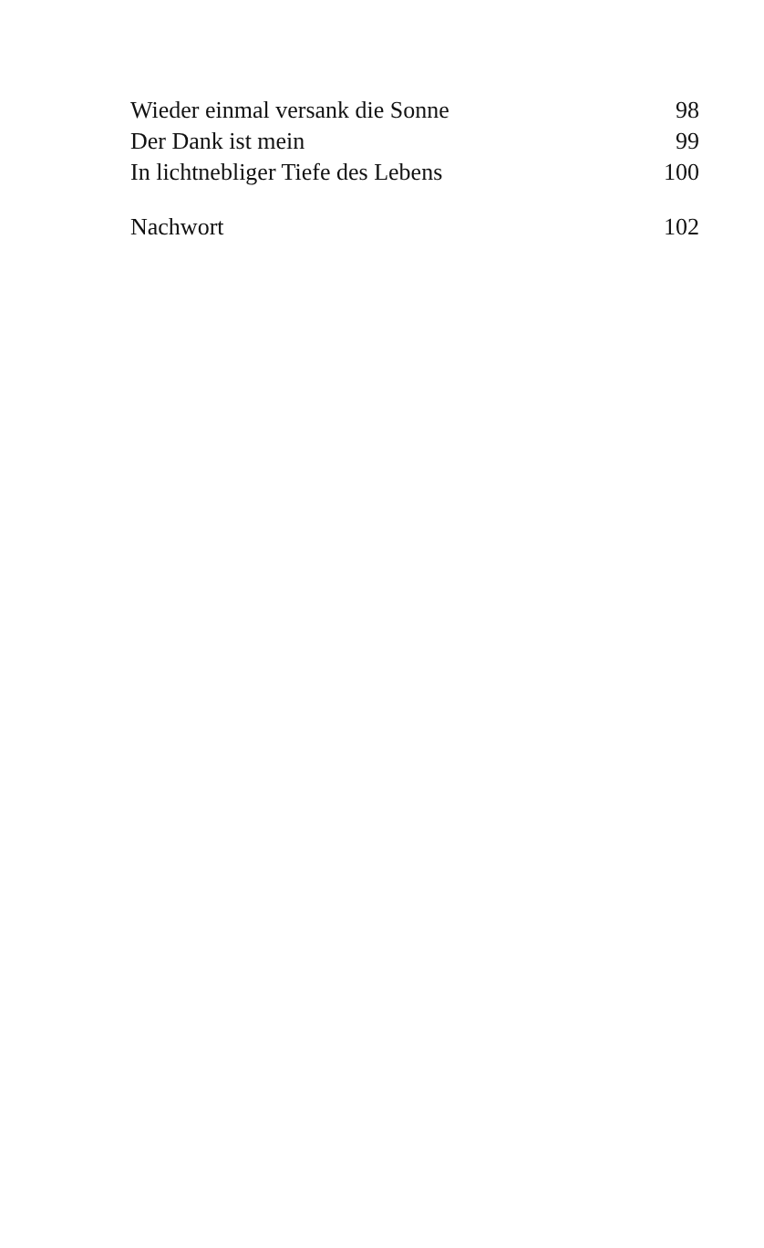Wieder einmal versank die Sonne 98
Der Dank ist mein 99
In lichtnebliger Tiefe des Lebens 100
Nachwort 102